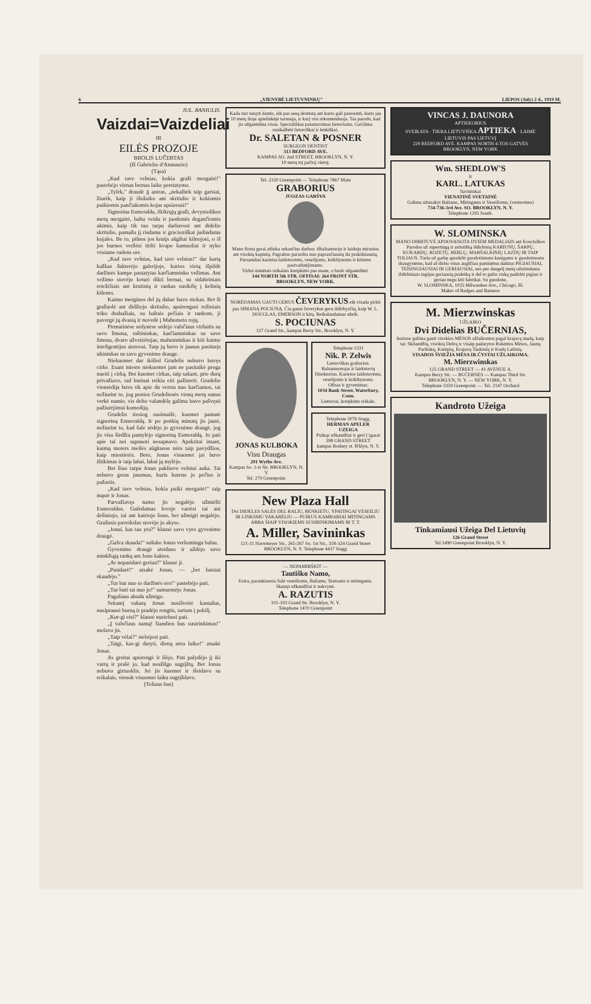6 „VIENYBĖ LIETUVNINKŲ" LIEPOS (July) 2 d., 1919 M.
JUL. BANIULIS.
Vaizdai=Vaizdeliai
IR
EILĖS PROZOJE
BROLIS LUČERTAS
(Iš Gabrielio d'Annunzio)
(Tąsa)
„Kad tave velnias, kokia graži mergaitė!" pastebėjo vienas bernas laike perstatymo.
„Tylėk," draudė jį antras, „nekalbėk taip garsiai, žiurėk, kaip ji išsilaiko ant skritulio ir kokiomis puikiomis pančiakomis kojas apsiavusi!"
Signorina Esmeralda, ištikrųjų graži, devyniolikos metų mergaitė, baltu veidu ir juodomis degančiomis akimis, kaip tik tuo tarpu darbavosi ant didelio skritulio, pamažu jį risdama ir gracioziškai judindama kojales. Be to, pilnos jos krutįs aūgštai kilnojosi, o iš jos burnos veržėsi tiršti kvapo kamuoliai ir nyko vėsiame rudens ore.
„Kad tave velnias, kad tave velnias!" dar kartą kažkas šukterėjo galerijoje, kurios vietą išpildė daržinės kampe pastatytas karčiamninko vežimas. Ant vežimo stovėjo keturi dikti bernai, su sidabriniais retežėliais ant krutinių ir rankas susikišę į kelinių kišenes.
Kaimo merginos del jų dabar buvo niekas. Bet ši gražuolė ant didžiojo skritulio, apsirengusi rožiniais triko drabužiais, su baltais pečiais ir rankom, ji pavergė jų dvasią ir nuvedė į Mahometo rojų.
Pirmutinėse sėdynėse sėdėjo valsčiaus viršaitis su savo žmona, raštininkas, karčiamninkas su savo žmona, dvaro užveizėtojas, malunininkas ir kiti kaimo inteligentijos atstovai. Tarp jų buvo ir jaunas pasiturįs ukininkas su savo gyvenimo drauge.
Niekuomet dar ikišiol Grudelis nebuvo buvęs cirke. Esant mieste niekuomet jam ne pasitaikė proga nueiti į cirką. Bet kuomet cirkas, taip sakant, prie durų privažiavo, tad butinai reikia eiti pažiurėti. Grudelio viensėdija buvo tik apie du verstu nuo karčiamos, tai nežiurint to, jog ponios Grudelienės vienų metų sunus verkė namie, vis delto valandėlę galima buvo pašvęsti pažiurėjimui komedijų.
Grudelis tiesiog susimaišė, kuomet pamatė signoriną Esmeraldą. Ir po penkių minutų jis jautė, nežiurint to, kad šale sėdėjo jo gyvenimo draugė, jog jis visa širdžia pamylėjo signoriną Esmeraldą. Jo pati apie tai nei sapnuoti nesapnavo. Apskritai imant, kaimų moters meilės aūgkuose nėra taip pavydžios, kaip miestietės. Beto, Jonas visuomet jai buvo ištikimas ir taip labai, labai ją mylėjo.
Bet šiuo tarpu Jonas pakliuvo velniui auka. Tai nebuvo geras jausmas, kuris kuteno jo pečius ir pažastis.
„Kad tave velnias, kokia puiki mergaitė!" taip mąstė ir Jonas.
Parvažiavęs namo jis negalėjo užmiršti Esmeraldos. Gulėdamas lovoje vartėsi tai ant dešiniojo, tai ant kairiojo šono, bet užmigti negalėjo. Gražusis paveikslas stovėjo jo akyse.
„Jonai, kas tau yra?" klausė savo vyro gyvenimo draugė.
„Galva skauda!" sušuko Jonas verksmingu balsu.
Gyvenimo draugė atsiduso ir uždėjo savo minkštąją ranką ant Jono kaktos.
„Ar nepasidarė geriau?" klausė ji.
„Pasidarė!" atsakė Jonas, — „bet baisiai skaudėjo."
„Tur but nuo to daržinės oro!" pastebėjo pati.
„Tur buti tai nuo jo!" sumurmėjo Jonas.
Pagaliaus abudu užmigo.
Sekantį vakarą Jonas nusišveitė kamašus, nusiprausė burną ir pradėjo rengtis, tartum į pokilį.
„Kur-gi eisi?" klausė nustebusi pati.
„Į valsčiaus namą! šiandien bus susirinkimas!" melavo jis.
„Taip vėlai?" stebėjosi pati.
„Taigi, kas-gi daryti, dieną nėra laiko!" atsakė Jonas.
Jis greitai apsirengė ir išėjo. Pati palydėjo jį iki vartų ir prašė jo, kad neužilgo sugrįžtų. Bet Jonas nebuvo girtuoklis. Jei jis kuomet ir išeidavo su reikalais, vienok visuomet laiku sugrįždavo.
(Toliaus bus)
Kada turi taisyti dantis, eik pas seną dentistą ant kurio gali pasiremti, kuris jau 10 metų šioje apielinkėje tarnauja, ir kurį visi rekomenduoja. Tas parodo, kad jis užganėdina visus. Speciališkas patarnavimas lietuviams. GaGlima susikalbėti lietuviškai ir lenkiškai.
Dr. SALETAN & POSNER
SURGEON DENTIST
313 BEDFORD AVE.
KAMPAS SO. 2nd STREET, BROOKLYN, N. Y.
10 metų toj pačioj vietoj.
Tel. 2320 Greenpoint — Telephone 7867 Main
GRABORIUS
JUOZAS GARŠVA
Mano firma gerai atlieka sekančius darbus: išbalsamuoju ir laidoju mirusius ant visokių kapinių. Pagrabus paruošiu nuo paprasčiausių iki prakilniausių. Parsamdau karietas laidotuvėms, veselijoms, krikštynoms ir kitiems pasivažinėjimams.
Viršui minėtais reikalais kreipkitės pas mane, o busit užganėdinti.
144 NORTH 5th STR. OFFISAI: 264 FRONT STR.
BROOKLYN, NEW YORK.
NORĖDAMAS GAUTI GERUS ČEVERYKUS eik visada pirkti pas SIMANĄ POCIUNĄ. Čia gausi čeverykus geru išdirbysčių, kaip W. L. DOUGLAS, EMERSON ir kitų. Reikalaudamas užeik.
S. POCIUNAS
127 Grand Str., kampas Berry Str., Brooklyn, N. Y.
JONAS KULBOKA
Visu Draugas
291 Wythe Ave.
Kampas So. 1-st Str. BROOKLYN, N. Y.
Tel. 279 Greenpoint.
Telephone 1331
Nik. P. Zelwis
Lietuviškas graborius.
Balsamuotojas ir laidotuvių Direktorius. Karietos laidotuvėms, veselijoms ir krikštynoms.
Ofisas ir gyvenimas:
1034 Bank Street, Waterbury, Conn.
Lietuviai, kreipkitės reikale.
Telephone 3076 Stagg.
HERMAN APELER
UZEIGA
Puikųs užkandžiai ir geri Cigarai
398 GRAND STREET
kampas Rodney st. B'klyn, N. Y.
New Plaza Hall
Dvi DIDELES SALĖS DEL BALIU, BENKIETU, YPATINGAI VESEILIU IR LINKSMU VAKARĖLIU — PUIKUS KAMBARIAI MITINGAMS ARBA ŠIAIP VISOKIEMS SUSIRINKIMAMS IR T. T.
A. Miller, Savininkas
121-31 Havemeyer Str., 265-267 So. 1st Str., 318-324 Grand Street BROOKLYN, N. Y. Telephone 4437 Stagg
— NEPAMIRŠKIT —
Tautiško Namo,
Extra, parankiausia Salė veseilioms, Baliams, Teatrams ir mitingams.
Skanųs užkandžiai ir nakvynė.
A. RAZUTIS
101-103 Grand Str. Brooklyn, N. Y.
Telephone 1470 Greenpoint
VINCAS J. DAUNORA
APTIEKORIUS
SVEIKATA · TIKRA LIETUVIŠKA APTIEKA · LAIMĖ
LIETUVIS PAS LIETUVĮ
229 BEDFORD AVE. KAMPAS NORTH 4-TOS GATVĖS
BROOKLYN, NEW YORK
Wm. SHEDLOW'S
ir
KARL. LATUKAS
Savininkai
VIENATINĖ SVETAINĖ
Galima užsisakyt Baliams, Mitingams ir Veseilioms, (vestuvėms)
734-736-3rd Ave. SO. BROOKLYN, N. Y.
Telephone 1295 South.
W. SLOMINSKA
MANO DIRBTUVĖ APDOVANOTA DVIEM MEDALIAIS ant Kosciuškos Parodos už rupestingą ir artistišką išdirbimą KARIUNŲ, ŠARPŲ, KUKARDŲ, ROZETŲ, BERLŲ, MARŠALKINIŲ LAZDŲ IR TAIP TOLIAUS. Turiu už garbę apreikšti guodotiniems kunigams ir guodotinoms draugystėms, kad aš dirbu visus augščiau paminėtus daiktus PIGIAUSIAI, TEISINGIAUSIAI IR GERIAUSIAI, nes per daugelį metų užsiimdama išdirbiniais ingijau geriausią praktiką ir del to galiu viską padirbti pigiau ir geriau negu kiti fabrikai. Su guodone,
W. SLOMINSKA, 1025 Milwaukee Ave., Chicago, Ill.
Maker of Badges and Banners
M. Mierzwinskas
UŽLAIKO
Dvi Didelias BUČERNIAS,
kuriose galima gauti visokios MĖSOS užlaikomos pagal krajavą madą, kaip tai: Skilandžių, visokių Dešrų ir visaip padarytos Rukintos Mėsos, Jaunų Paršiukų, Kumpių, Krajavų Taukinių ir Kudų Lašinių.
VISADOS ŠVIEŽIA MĖSA IR ČYSTAI UŽLAIKOMA.
M. Mierzwinskas
125 GRAND STREET — 41 AVENUE A.
Kampas Berry Str. — BUČERNĖS — Kampas Third Str.
BROOKLYN, N. Y. — NEW YORK, N. Y.
Telephone 3359 Greenpoint. — Tel. 2147 Orchard
Kandroto Užeiga
Tinkamiausi Užeiga Del Lietuvių
126 Grand Street
Tel.1490 Greenpoint Brooklyn, N. Y.